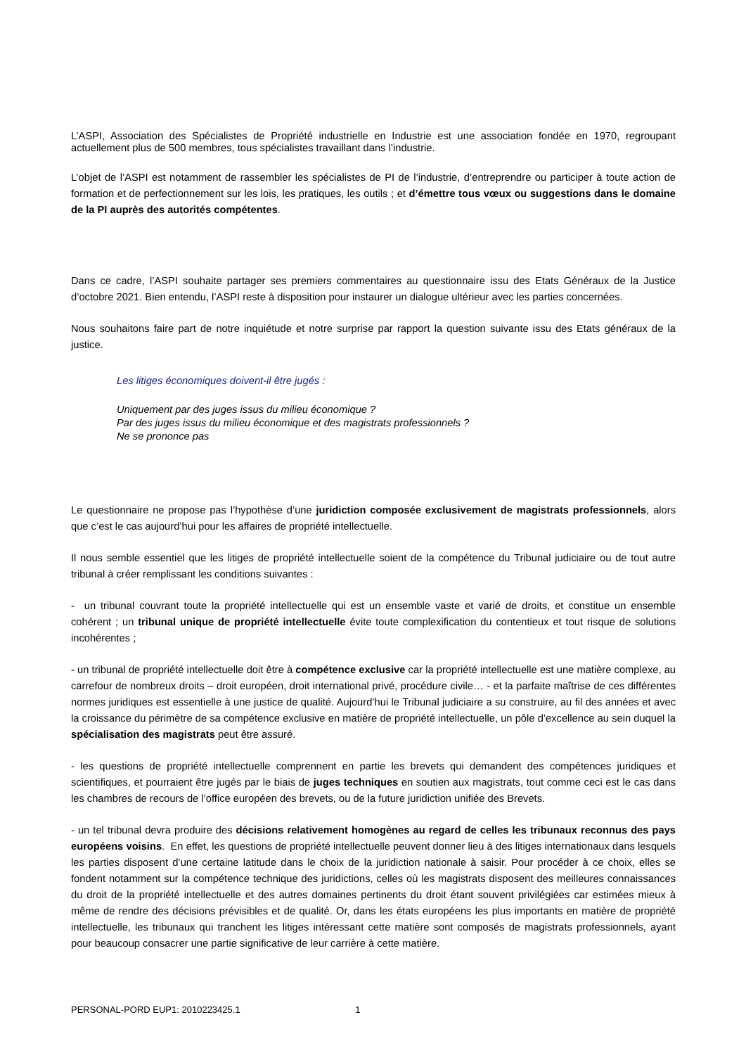L’ASPI, Association des Spécialistes de Propriété industrielle en Industrie est une association fondée en 1970, regroupant actuellement plus de 500 membres, tous spécialistes travaillant dans l’industrie.
L’objet de l’ASPI est notamment de rassembler les spécialistes de PI de l’industrie, d’entreprendre ou participer à toute action de formation et de perfectionnement sur les lois, les pratiques, les outils ; et d’émettre tous vœux ou suggestions dans le domaine de la PI auprès des autorités compétentes.
Dans ce cadre, l’ASPI souhaite partager ses premiers commentaires au questionnaire issu des Etats Généraux de la Justice d’octobre 2021. Bien entendu, l’ASPI reste à disposition pour instaurer un dialogue ultérieur avec les parties concernées.
Nous souhaitons faire part de notre inquiétude et notre surprise par rapport la question suivante issu des Etats généraux de la justice.
Les litiges économiques doivent-il être jugés :
Uniquement par des juges issus du milieu économique ?
Par des juges issus du milieu économique et des magistrats professionnels ?
Ne se prononce pas
Le questionnaire ne propose pas l’hypothèse d’une juridiction composée exclusivement de magistrats professionnels, alors que c’est le cas aujourd’hui pour les affaires de propriété intellectuelle.
Il nous semble essentiel que les litiges de propriété intellectuelle soient de la compétence du Tribunal judiciaire ou de tout autre tribunal à créer remplissant les conditions suivantes :
- un tribunal couvrant toute la propriété intellectuelle qui est un ensemble vaste et varié de droits, et constitue un ensemble cohérent ; un tribunal unique de propriété intellectuelle évite toute complexification du contentieux et tout risque de solutions incohérentes ;
- un tribunal de propriété intellectuelle doit être à compétence exclusive car la propriété intellectuelle est une matière complexe, au carrefour de nombreux droits – droit européen, droit international privé, procédure civile… - et la parfaite maîtrise de ces différentes normes juridiques est essentielle à une justice de qualité. Aujourd’hui le Tribunal judiciaire a su construire, au fil des années et avec la croissance du périmètre de sa compétence exclusive en matière de propriété intellectuelle, un pôle d’excellence au sein duquel la spécialisation des magistrats peut être assuré.
- les questions de propriété intellectuelle comprennent en partie les brevets qui demandent des compétences juridiques et scientifiques, et pourraient être jugés par le biais de juges techniques en soutien aux magistrats, tout comme ceci est le cas dans les chambres de recours de l’office européen des brevets, ou de la future juridiction unifiée des Brevets.
- un tel tribunal devra produire des décisions relativement homogènes au regard de celles les tribunaux reconnus des pays européens voisins. En effet, les questions de propriété intellectuelle peuvent donner lieu à des litiges internationaux dans lesquels les parties disposent d’une certaine latitude dans le choix de la juridiction nationale à saisir. Pour procéder à ce choix, elles se fondent notamment sur la compétence technique des juridictions, celles où les magistrats disposent des meilleures connaissances du droit de la propriété intellectuelle et des autres domaines pertinents du droit étant souvent privilégiées car estimées mieux à même de rendre des décisions prévisibles et de qualité. Or, dans les états européens les plus importants en matière de propriété intellectuelle, les tribunaux qui tranchent les litiges intéressant cette matière sont composés de magistrats professionnels, ayant pour beaucoup consacrer une partie significative de leur carrière à cette matière.
PERSONAL-PORD EUP1: 2010223425.1 1